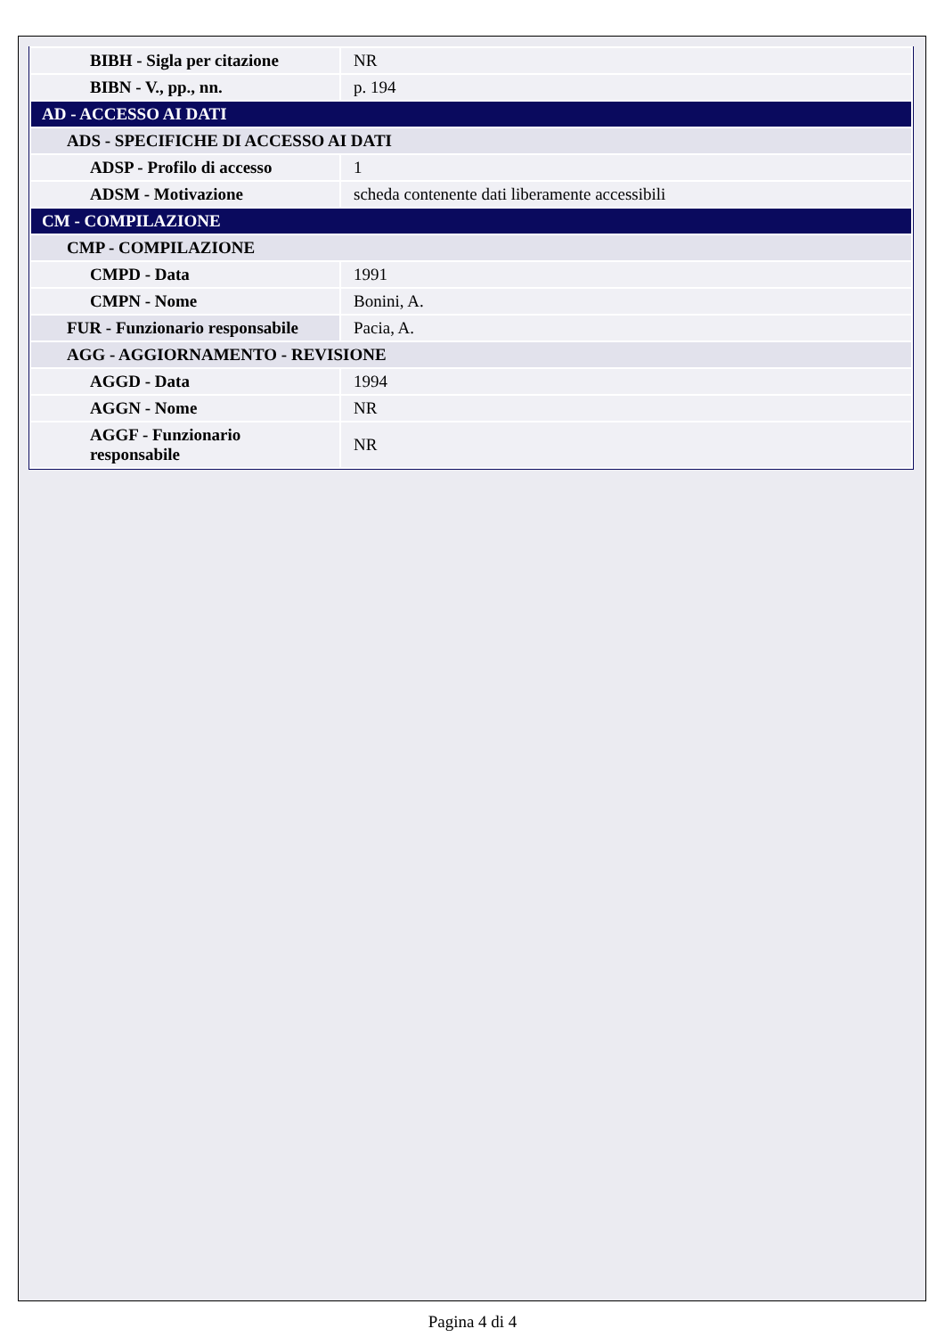| BIBH - Sigla per citazione | NR |
| BIBN - V., pp., nn. | p. 194 |
| AD - ACCESSO AI DATI | |
| ADS - SPECIFICHE DI ACCESSO AI DATI | |
| ADSP - Profilo di accesso | 1 |
| ADSM - Motivazione | scheda contenente dati liberamente accessibili |
| CM - COMPILAZIONE | |
| CMP - COMPILAZIONE | |
| CMPD - Data | 1991 |
| CMPN - Nome | Bonini, A. |
| FUR - Funzionario responsabile | Pacia, A. |
| AGG - AGGIORNAMENTO - REVISIONE | |
| AGGD - Data | 1994 |
| AGGN - Nome | NR |
| AGGF - Funzionario responsabile | NR |
Pagina 4 di 4